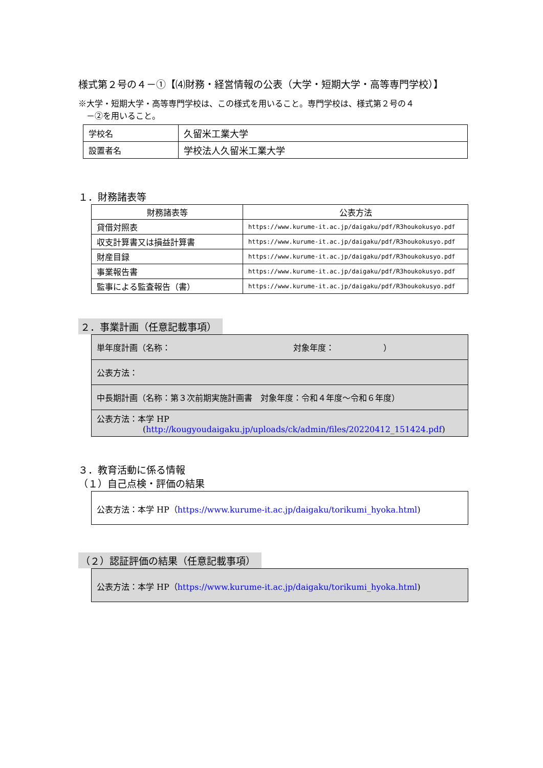様式第２号の４－①【⑷財務・経営情報の公表（大学・短期大学・高等専門学校）】
※大学・短期大学・高等専門学校は、この様式を用いること。専門学校は、様式第２号の４
　－②を用いること。
| 学校名 | 久留米工業大学 |
| 設置者名 | 学校法人久留米工業大学 |
１．財務諸表等
| 財務諸表等 | 公表方法 |
| --- | --- |
| 貸借対照表 | https://www.kurume-it.ac.jp/daigaku/pdf/R3houkokusyo.pdf |
| 収支計算書又は損益計算書 | https://www.kurume-it.ac.jp/daigaku/pdf/R3houkokusyo.pdf |
| 財産目録 | https://www.kurume-it.ac.jp/daigaku/pdf/R3houkokusyo.pdf |
| 事業報告書 | https://www.kurume-it.ac.jp/daigaku/pdf/R3houkokusyo.pdf |
| 監事による監査報告（書） | https://www.kurume-it.ac.jp/daigaku/pdf/R3houkokusyo.pdf |
２．事業計画（任意記載事項）
| 単年度計画（名称： 対象年度： ） |
| 公表方法： |
| 中長期計画（名称：第３次前期実施計画書 対象年度：令和４年度～令和６年度） |
| 公表方法：本学 HP ( http://kougyoudaigaku.jp/uploads/ck/admin/files/20220412_151424.pdf ) |
３．教育活動に係る情報
（１）自己点検・評価の結果
| 公表方法：本学 HP（ https://www.kurume-it.ac.jp/daigaku/torikumi_hyoka.html ) |
（２）認証評価の結果（任意記載事項）
| 公表方法：本学 HP（ https://www.kurume-it.ac.jp/daigaku/torikumi_hyoka.html ) |